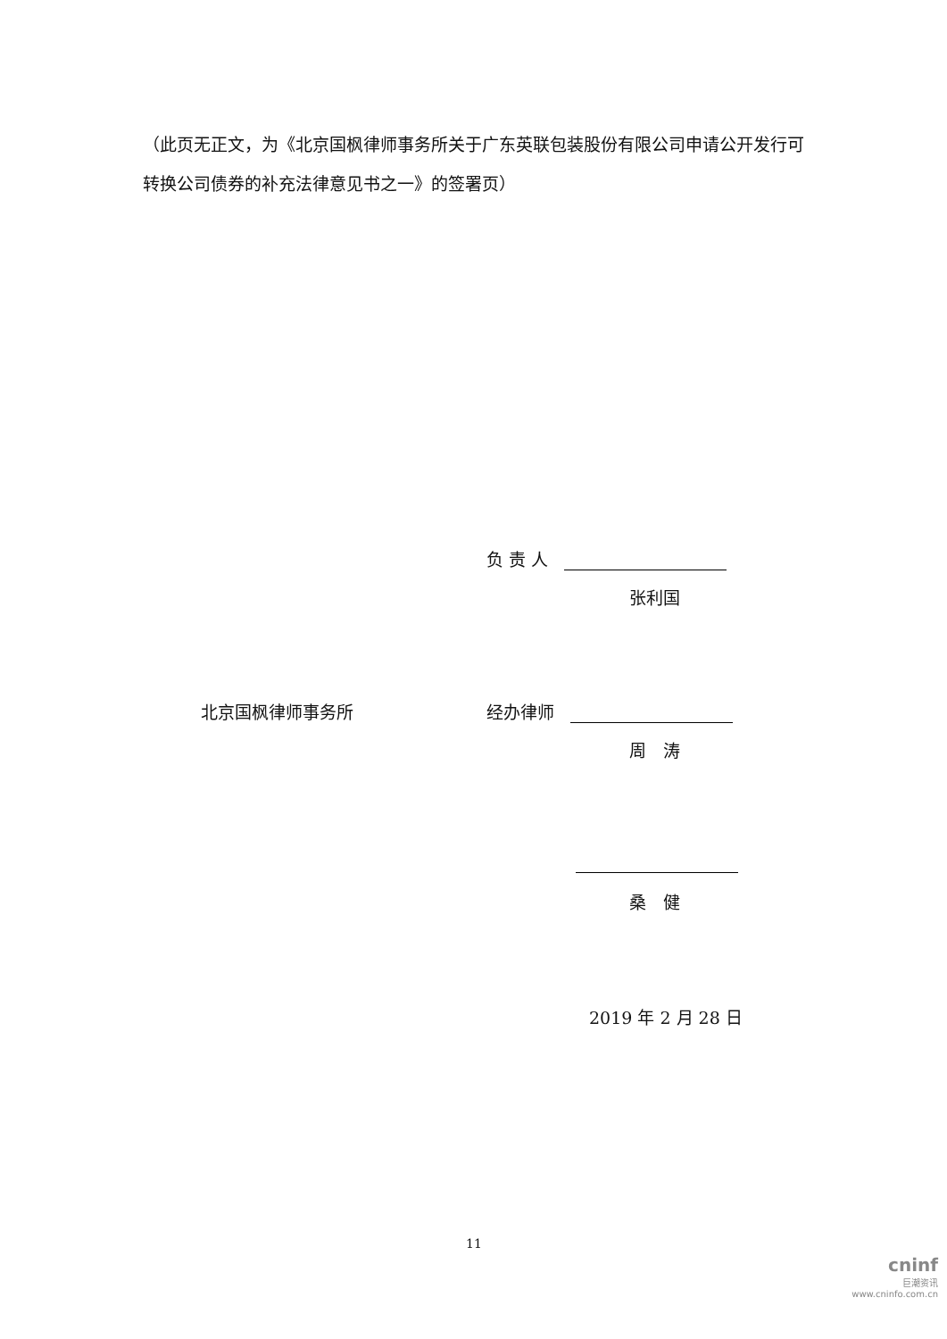（此页无正文，为《北京国枫律师事务所关于广东英联包装股份有限公司申请公开发行可转换公司债券的补充法律意见书之一》的签署页）
负 责 人
张利国
北京国枫律师事务所 经办律师
周　涛
桑　健
2019 年 2 月 28 日
11
cninf
巨潮资讯
www.cninfo.com.cn